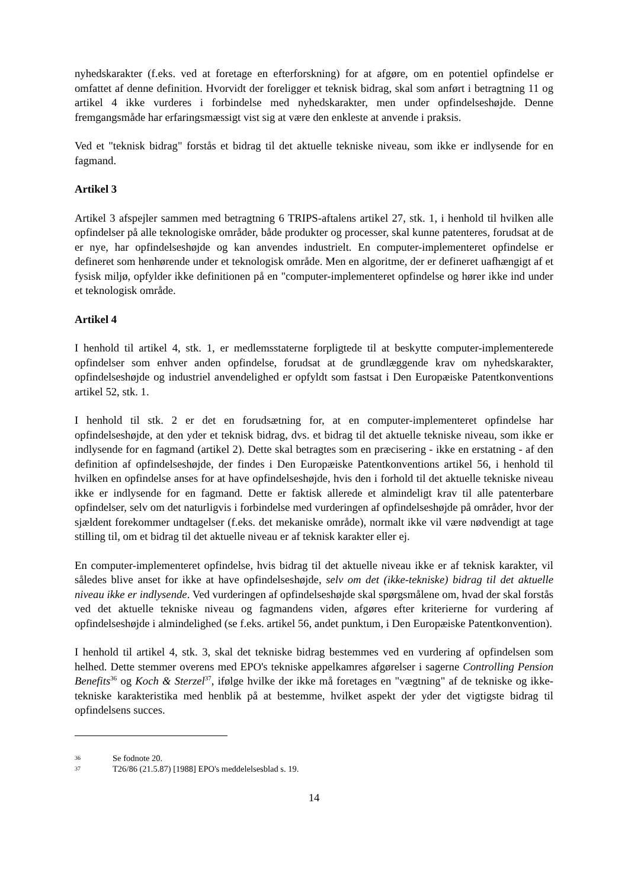nyhedskarakter (f.eks. ved at foretage en efterforskning) for at afgøre, om en potentiel opfindelse er omfattet af denne definition. Hvorvidt der foreligger et teknisk bidrag, skal som anført i betragtning 11 og artikel 4 ikke vurderes i forbindelse med nyhedskarakter, men under opfindelseshøjde. Denne fremgangsmåde har erfaringsmæssigt vist sig at være den enkleste at anvende i praksis.
Ved et "teknisk bidrag" forstås et bidrag til det aktuelle tekniske niveau, som ikke er indlysende for en fagmand.
Artikel 3
Artikel 3 afspejler sammen med betragtning 6 TRIPS-aftalens artikel 27, stk. 1, i henhold til hvilken alle opfindelser på alle teknologiske områder, både produkter og processer, skal kunne patenteres, forudsat at de er nye, har opfindelseshøjde og kan anvendes industrielt. En computer-implementeret opfindelse er defineret som henhørende under et teknologisk område. Men en algoritme, der er defineret uafhængigt af et fysisk miljø, opfylder ikke definitionen på en "computer-implementeret opfindelse og hører ikke ind under et teknologisk område.
Artikel 4
I henhold til artikel 4, stk. 1, er medlemsstaterne forpligtede til at beskytte computer-implementerede opfindelser som enhver anden opfindelse, forudsat at de grundlæggende krav om nyhedskarakter, opfindelseshøjde og industriel anvendelighed er opfyldt som fastsat i Den Europæiske Patentkonventions artikel 52, stk. 1.
I henhold til stk. 2 er det en forudsætning for, at en computer-implementeret opfindelse har opfindelseshøjde, at den yder et teknisk bidrag, dvs. et bidrag til det aktuelle tekniske niveau, som ikke er indlysende for en fagmand (artikel 2). Dette skal betragtes som en præcisering - ikke en erstatning - af den definition af opfindelseshøjde, der findes i Den Europæiske Patentkonventions artikel 56, i henhold til hvilken en opfindelse anses for at have opfindelseshøjde, hvis den i forhold til det aktuelle tekniske niveau ikke er indlysende for en fagmand. Dette er faktisk allerede et almindeligt krav til alle patenterbare opfindelser, selv om det naturligvis i forbindelse med vurderingen af opfindelseshøjde på områder, hvor der sjældent forekommer undtagelser (f.eks. det mekaniske område), normalt ikke vil være nødvendigt at tage stilling til, om et bidrag til det aktuelle niveau er af teknisk karakter eller ej.
En computer-implementeret opfindelse, hvis bidrag til det aktuelle niveau ikke er af teknisk karakter, vil således blive anset for ikke at have opfindelseshøjde, selv om det (ikke-tekniske) bidrag til det aktuelle niveau ikke er indlysende. Ved vurderingen af opfindelseshøjde skal spørgsmålene om, hvad der skal forstås ved det aktuelle tekniske niveau og fagmandens viden, afgøres efter kriterierne for vurdering af opfindelseshøjde i almindelighed (se f.eks. artikel 56, andet punktum, i Den Europæiske Patentkonvention).
I henhold til artikel 4, stk. 3, skal det tekniske bidrag bestemmes ved en vurdering af opfindelsen som helhed. Dette stemmer overens med EPO's tekniske appelkamres afgørelser i sagerne Controlling Pension Benefits<sup>36</sup> og Koch & Sterzel<sup>37</sup>, ifølge hvilke der ikke må foretages en "vægtning" af de tekniske og ikke-tekniske karakteristika med henblik på at bestemme, hvilket aspekt der yder det vigtigste bidrag til opfindelsens succes.
36 Se fodnote 20.
37 T26/86 (21.5.87) [1988] EPO's meddelelsesblad s. 19.
14